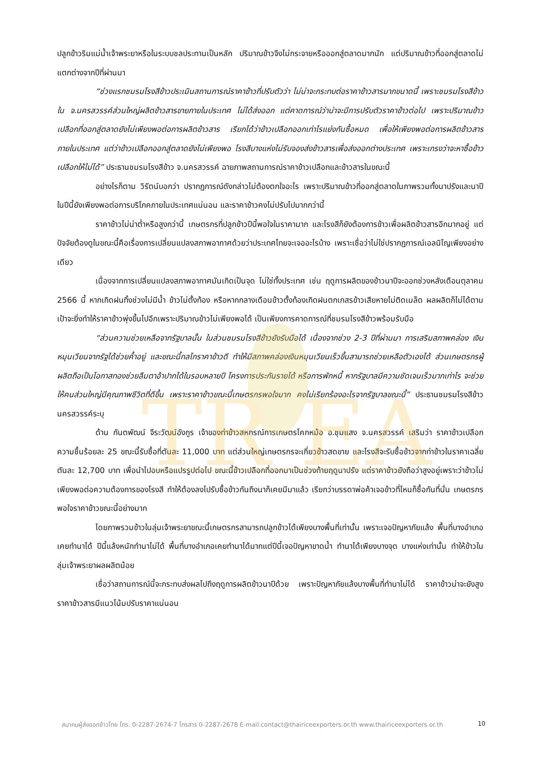TR EA
ปลูกข้าวริมแม่น้ำเจ้าพระยาหรือในระบบชลประทานเป็นหลัก ปริมาณข้าวจึงไม่กระจายหรือออกสู่ตลาดมากนัก แต่ปริมาณข้าวที่ออกสู่ตลาดไม่แตกต่างจากปีที่ผ่านมา
“ช่วงแรกชมรมโรงสีข้าวประเมินสถานการณ์ราคาข้าวที่ปรับตัวว่า ไม่น่าจะกระทบต่อราคาข้าวสารมากขนาดนี้ เพราะชมรมโรงสีข้าวใน จ.นครสวรรค์ส่วนใหญ่ผลิตข้าวสารขายภายในประเทศ ไม่ได้ส่งออก แต่คาดการณ์ว่าน่าจะมีการปรับตัวราคาข้าวต่อไป เพราะปริมาณข้าวเปลือกที่ออกสู่ตลาดยังไม่เพียงพอต่อการผลิตข้าวสาร เรียกได้ว่าข้าวเปลือกออกเท่าไรแย่งกันซื้อหมด เพื่อให้เพียงพอต่อการผลิตข้าวสารภายในประเทศ แต่ว่าข้าวเปลือกออกสู่ตลาดยังไม่เพียงพอ โรงสีบางแห่งไม่รับจองส่งข้าวสารเพื่อส่งออกต่างประเทศ เพราะเกรงว่าจะหาซื้อข้าวเปลือกให้ไม่ได้” ประธานชมรมโรงสีข้าว จ.นครสวรรค์ ฉายภาพสถานการณ์ราคาข้าวเปลือกและข้าวสารในขณะนี้
อย่างไรก็ตาม วิรัตน์บอกว่า ปรากฏการณ์ดังกล่าวไม่ต้องตกใจอะไร เพราะปริมาณข้าวที่ออกสู่ตลาดในภาพรวมทั้งนาปรังและนาปี ในปีนี้ยังเพียงพอต่อการบริโภคภายในประเทศแน่นอน และราคาข้าวคงไม่ปรับไปมากกว่านี้
ราคาข้าวไม่น่าต่ำหรือสูงกว่านี้ เกษตรกรที่ปลูกข้าวปีนี้พอใจในราคามาก และโรงสีก็ยังต้องการข้าวเพื่อผลิตข้าวสารอีกมากอยู่ แต่ปัจจัยต้องดูในขณะนี้คือเรื่องการเปลี่ยนแปลงสภาพอากาศด้วยว่าประเทศไทยจะเจออะไรบ้าง เพราะเชื่อว่าไม่ใช่ปรากฏการณ์เอลนิโญเพียงอย่างเดียว
เนื่องจากการเปลี่ยนแปลงสภาพอากาศมันเกิดเป็นจุด ไม่ใช่ทั้งประเทศ เช่น ฤดูการผลิตของข้าวนาปีจะออกช่วงหลังเดือนตุลาคม 2566 นี้ หากเกิดฝนทิ้งช่วงไม่มีน้ำ ข้าวไม่ตั้งท้อง หรือหากกลางเดือนข้าวตั้งท้องเกิดฝนตกเกสรข้าวเสียหายไม่ติดเมล็ด ผลผลิตก็ไม่ได้ตามเป้าจะยิ่งทำให้ราคาข้าวพุ่งขึ้นไปอีกเพราะปริมาณข้าวไม่เพียงพอได้ เป็นเพียงการคาดการณ์ที่ชมรมโรงสีข้าวพร้อมรับมือ
“ส่วนความช่วยเหลือจากรัฐบาลนั้น ในส่วนชมรมโรงสีข้าวยังรับมือได้ เนื่องจากช่วง 2-3 ปีที่ผ่านมา การเสริมสภาพคล่อง เงินหมุนเวียนจากรัฐได้ช่วยค้ำอยู่ และขณะนี้กลไกราคาข้าวดี ทำให้มีสภาพคล่องเงินหมุนเวียนเร็วขึ้นสามารถช่วยเหลือตัวเองได้ ส่วนเกษตรกรผู้ผลิตถือเป็นโอกาสทองช่วยลืมตาอ้าปากได้ในรอบหลายปี โครงการประกันรายได้ หรือการพักหนี้ หากรัฐบาลมีความชัดเจนเร็วมากเท่าไร จะช่วยให้คนส่วนใหญ่มีคุณภาพชีวิตที่ดีขึ้น เพราะราคาข้าวขณะนี้เกษตรกรพอใจมาก คงไม่เรียกร้องอะไรจากรัฐบาลขณะนี้” ประธานชมรมโรงสีข้าวนครสวรรค์ระบุ
ด้าน กันตพัฒน์ จีระวัฒน์อังกูร เจ้าของท่าข้าวสหกรณ์การเกษตรโคกหม้อ อ.ชุมแสง จ.นครสวรรค์ เสริมว่า ราคาข้าวเปลือก ความชื้นร้อยละ 25 ขณะนี้รับซื้อที่ตันละ 11,000 บาท แต่ส่วนใหญ่เกษตรกรจะเกี่ยวข้าวสดขาย และโรงสีจะรับซื้อข้าวจากท่าข้าวในราคาเฉลี่ยตันละ 12,700 บาท เพื่อนำไปอบหรือแปรรูปต่อไป ขณะนี้ข้าวเปลือกที่ออกมาเป็นช่วงท้ายฤดูนาปรัง แต่ราคาข้าวยังถือว่าสูงอยู่เพราะว่าข้าวไม่เพียงพอต่อความต้องการของโรงสี ทำให้ต้องลงไปรับซื้อข้าวกันถึงนาก็เคยมีมาแล้ว เรียกว่าบรรดาพ่อค้าเจอข้าวที่ไหนก็ซื้อกันที่นั่น เกษตรกรพอใจราคาข้าวขณะนี้อย่างมาก
โดยภาพรวมข้าวในลุ่มเจ้าพระยาขณะนี้เกษตรกรสามารถปลูกข้าวได้เพียงบางพื้นที่เท่านั้น เพราะเจอปัญหาภัยแล้ง พื้นที่บางอำเภอเคยทำนาได้ ปีนี้แล้งหนักทำนาไม่ได้ พื้นที่บางอำเภอเคยทำนาได้มากแต่ปีนี้เจอปัญหาขาดน้ำ ทำนาได้เพียงบางจุด บางแห่งเท่านั้น ทำให้ข้าวในลุ่มเจ้าพระยาผลผลิตน้อย
เชื่อว่าสถานการณ์นี้จะกระทบส่งผลไปถึงฤดูการผลิตข้าวนาปีด้วย เพราะปัญหาภัยแล้งบางพื้นที่ทำนาไม่ได้ ราคาข้าวน่าจะยังสูง ราคาข้าวสารมีแนวโน้มปรับราคาแน่นอน
สมาคมผู้ส่งออกข้าวไทย โทร. 0-2287-2674-7 โทรสาร 0-2287-2678 E-mail:contact@thairiceexporters.or.th www.thairiceexporters.or.th 10